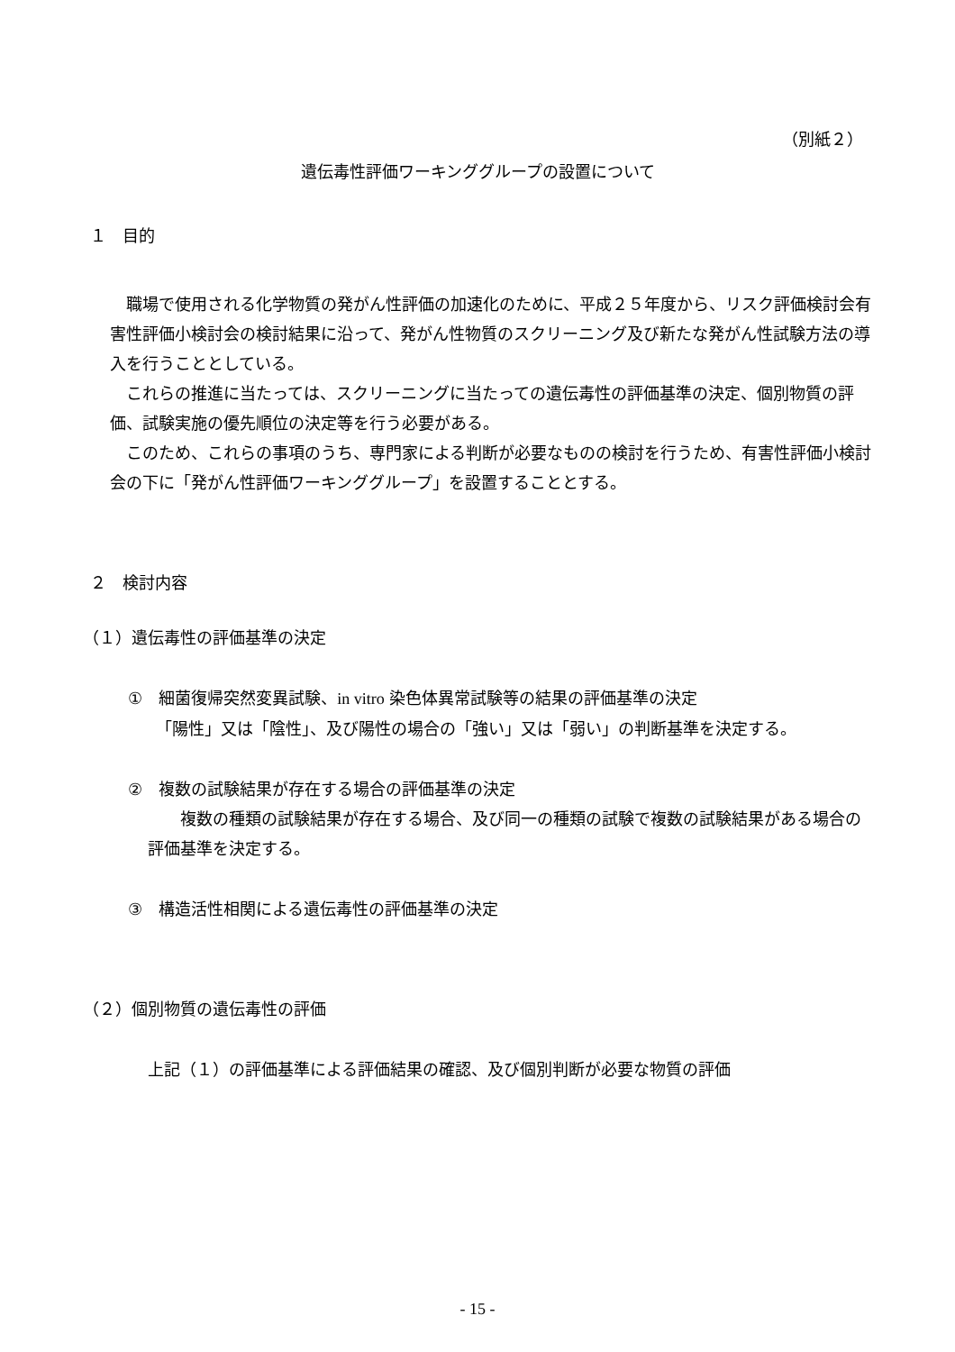（別紙２）
遺伝毒性評価ワーキンググループの設置について
１　目的
　職場で使用される化学物質の発がん性評価の加速化のために、平成２５年度から、リスク評価検討会有害性評価小検討会の検討結果に沿って、発がん性物質のスクリーニング及び新たな発がん性試験方法の導入を行うこととしている。
　これらの推進に当たっては、スクリーニングに当たっての遺伝毒性の評価基準の決定、個別物質の評価、試験実施の優先順位の決定等を行う必要がある。
　このため、これらの事項のうち、専門家による判断が必要なものの検討を行うため、有害性評価小検討会の下に「発がん性評価ワーキンググループ」を設置することとする。
２　検討内容
（１）遺伝毒性の評価基準の決定
①　細菌復帰突然変異試験、in vitro 染色体異常試験等の結果の評価基準の決定
　「陽性」又は「陰性」、及び陽性の場合の「強い」又は「弱い」の判断基準を決定する。
②　複数の試験結果が存在する場合の評価基準の決定
　　複数の種類の試験結果が存在する場合、及び同一の種類の試験で複数の試験結果がある場合の評価基準を決定する。
③　構造活性相関による遺伝毒性の評価基準の決定
（２）個別物質の遺伝毒性の評価
上記（１）の評価基準による評価結果の確認、及び個別判断が必要な物質の評価
- 15 -